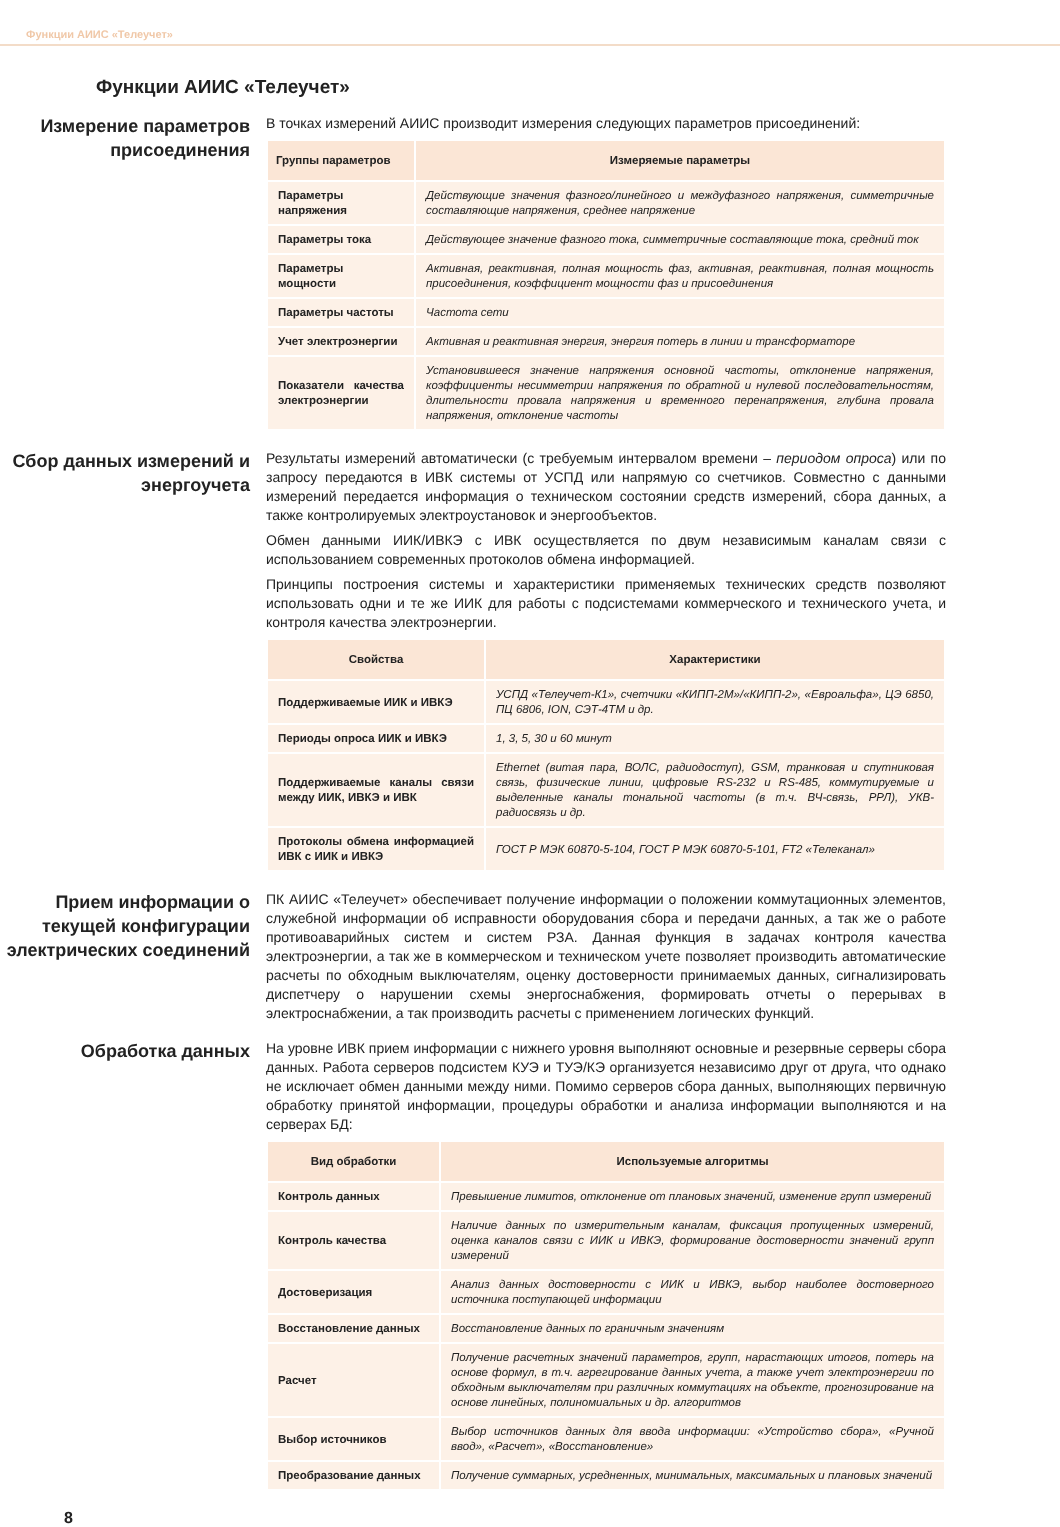Функции АИИС «Телеучет»
Функции АИИС «Телеучет»
Измерение параметров присоединения
В точках измерений АИИС производит измерения следующих параметров присоединений:
| Группы параметров | Измеряемые параметры |
| --- | --- |
| Параметры напряжения | Действующие значения фазного/линейного и междуфазного напряжения, симметричные составляющие напряжения, среднее напряжение |
| Параметры тока | Действующее значение фазного тока, симметричные составляющие тока, средний ток |
| Параметры мощности | Активная, реактивная, полная мощность фаз, активная, реактивная, полная мощность присоединения, коэффициент мощности фаз и присоединения |
| Параметры частоты | Частота сети |
| Учет электроэнергии | Активная и реактивная энергия, энергия потерь в линии и трансформаторе |
| Показатели качества электроэнергии | Установившееся значение напряжения основной частоты, отклонение напряжения, коэффициенты несимметрии напряжения по обратной и нулевой последовательностям, длительности провала напряжения и временного перенапряжения, глубина провала напряжения, отклонение частоты |
Сбор данных измерений и энергоучета
Результаты измерений автоматически (с требуемым интервалом времени – периодом опроса) или по запросу передаются в ИВК системы от УСПД или напрямую со счетчиков. Совместно с данными измерений передается информация о техническом состоянии средств измерений, сбора данных, а также контролируемых электроустановок и энергообъектов.
Обмен данными ИИК/ИВКЭ с ИВК осуществляется по двум независимым каналам связи с использованием современных протоколов обмена информацией.
Принципы построения системы и характеристики применяемых технических средств позволяют использовать одни и те же ИИК для работы с подсистемами коммерческого и технического учета, и контроля качества электроэнергии.
| Свойства | Характеристики |
| --- | --- |
| Поддерживаемые ИИК и ИВКЭ | УСПД «Телеучет-К1», счетчики «КИПП-2М»/«КИПП-2», «Евроальфа», ЦЭ 6850, ПЦ 6806, ION, СЭТ-4ТМ и др. |
| Периоды опроса ИИК и ИВКЭ | 1, 3, 5, 30 и 60 минут |
| Поддерживаемые каналы связи между ИИК, ИВКЭ и ИВК | Ethernet (витая пара, ВОЛС, радиодоступ), GSM, транковая и спутниковая связь, физические линии, цифровые RS-232 и RS-485, коммутируемые и выделенные каналы тональной частоты (в т.ч. ВЧ-связь, РРЛ), УКВ-радиосвязь и др. |
| Протоколы обмена информацией ИВК с ИИК и ИВКЭ | ГОСТ Р МЭК 60870-5-104, ГОСТ Р МЭК 60870-5-101, FT2 «Телеканал» |
Прием информации о текущей конфигурации электрических соединений
ПК АИИС «Телеучет» обеспечивает получение информации о положении коммутационных элементов, служебной информации об исправности оборудования сбора и передачи данных, а так же о работе противоаварийных систем и систем РЗА. Данная функция в задачах контроля качества электроэнергии, а так же в коммерческом и техническом учете позволяет производить автоматические расчеты по обходным выключателям, оценку достоверности принимаемых данных, сигнализировать диспетчеру о нарушении схемы энергоснабжения, формировать отчеты о перерывах в электроснабжении, а так производить расчеты с применением логических функций.
Обработка данных
На уровне ИВК прием информации с нижнего уровня выполняют основные и резервные серверы сбора данных. Работа серверов подсистем КУЭ и ТУЭ/КЭ организуется независимо друг от друга, что однако не исключает обмен данными между ними. Помимо серверов сбора данных, выполняющих первичную обработку принятой информации, процедуры обработки и анализа информации выполняются и на серверах БД:
| Вид обработки | Используемые алгоритмы |
| --- | --- |
| Контроль данных | Превышение лимитов, отклонение от плановых значений, изменение групп измерений |
| Контроль качества | Наличие данных по измерительным каналам, фиксация пропущенных измерений, оценка каналов связи с ИИК и ИВКЭ, формирование достоверности значений групп измерений |
| Достоверизация | Анализ данных достоверности с ИИК и ИВКЭ, выбор наиболее достоверного источника поступающей информации |
| Восстановление данных | Восстановление данных по граничным значениям |
| Расчет | Получение расчетных значений параметров, групп, нарастающих итогов, потерь на основе формул, в т.ч. агрегирование данных учета, а также учет электроэнергии по обходным выключателям при различных коммутациях на объекте, прогнозирование на основе линейных, полиномиальных и др. алгоритмов |
| Выбор источников | Выбор источников данных для ввода информации: «Устройство сбора», «Ручной ввод», «Расчет», «Восстановление» |
| Преобразование данных | Получение суммарных, усредненных, минимальных, максимальных и плановых значений |
8